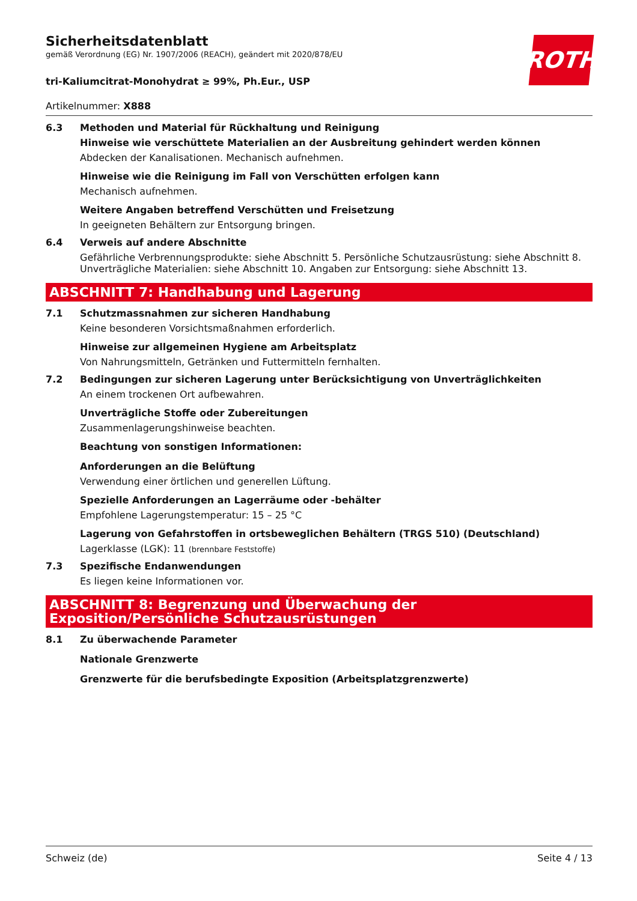ROTH
Sicherheitsdatenblatt
gemäß Verordnung (EG) Nr. 1907/2006 (REACH), geändert mit 2020/878/EU
tri-Kaliumcitrat-Monohydrat ≥ 99%, Ph.Eur., USP
Artikelnummer: X888
6.3 Methoden und Material für Rückhaltung und Reinigung
Hinweise wie verschüttete Materialien an der Ausbreitung gehindert werden können
Abdecken der Kanalisationen. Mechanisch aufnehmen.
Hinweise wie die Reinigung im Fall von Verschütten erfolgen kann
Mechanisch aufnehmen.
Weitere Angaben betreffend Verschütten und Freisetzung
In geeigneten Behältern zur Entsorgung bringen.
6.4 Verweis auf andere Abschnitte
Gefährliche Verbrennungsprodukte: siehe Abschnitt 5. Persönliche Schutzausrüstung: siehe Abschnitt 8. Unverträgliche Materialien: siehe Abschnitt 10. Angaben zur Entsorgung: siehe Abschnitt 13.
ABSCHNITT 7: Handhabung und Lagerung
7.1 Schutzmassnahmen zur sicheren Handhabung
Keine besonderen Vorsichtsmaßnahmen erforderlich.
Hinweise zur allgemeinen Hygiene am Arbeitsplatz
Von Nahrungsmitteln, Getränken und Futtermitteln fernhalten.
7.2 Bedingungen zur sicheren Lagerung unter Berücksichtigung von Unverträglichkeiten
An einem trockenen Ort aufbewahren.
Unverträgliche Stoffe oder Zubereitungen
Zusammenlagerungshinweise beachten.
Beachtung von sonstigen Informationen:
Anforderungen an die Belüftung
Verwendung einer örtlichen und generellen Lüftung.
Spezielle Anforderungen an Lagerräume oder -behälter
Empfohlene Lagerungstemperatur: 15 – 25 °C
Lagerung von Gefahrstoffen in ortsbeweglichen Behältern (TRGS 510) (Deutschland)
Lagerklasse (LGK): 11 (brennbare Feststoffe)
7.3 Spezifische Endanwendungen
Es liegen keine Informationen vor.
ABSCHNITT 8: Begrenzung und Überwachung der Exposition/Persönliche Schutzausrüstungen
8.1 Zu überwachende Parameter
Nationale Grenzwerte
Grenzwerte für die berufsbedingte Exposition (Arbeitsplatzgrenzwerte)
Schweiz (de) Seite 4 / 13